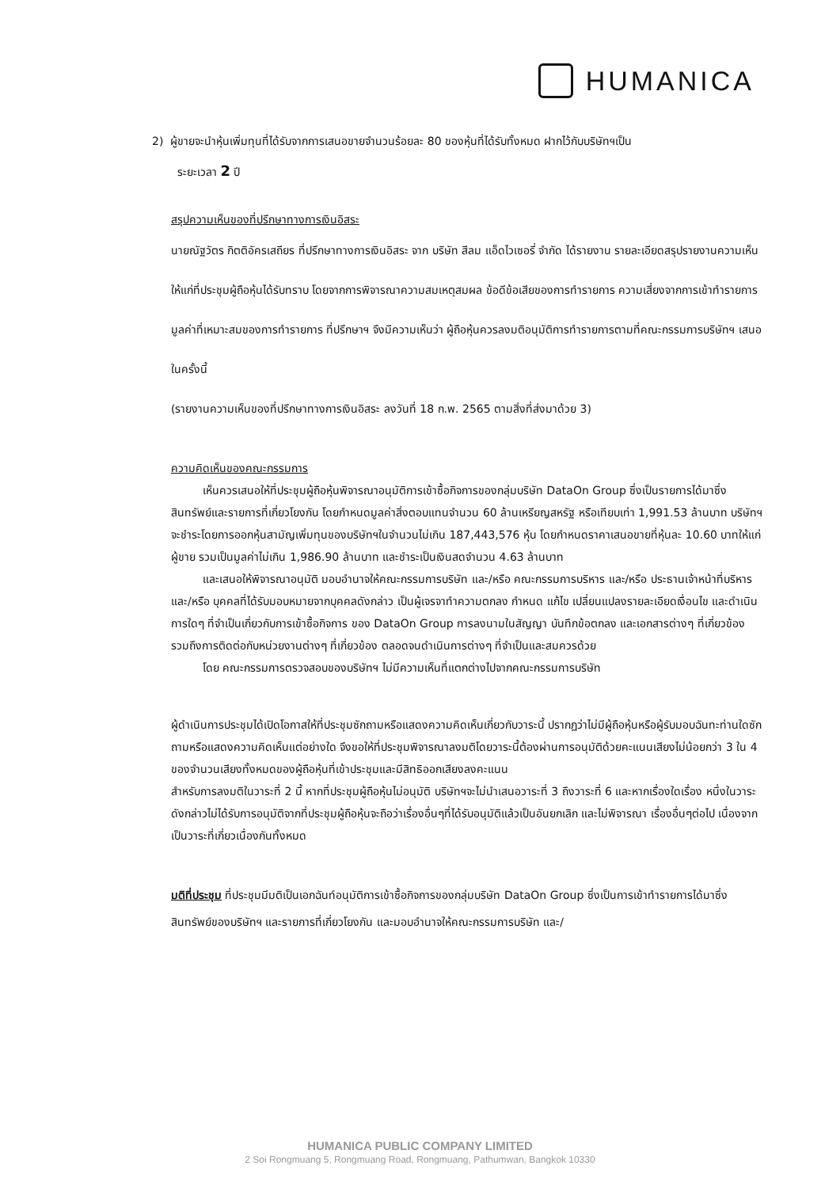HUMANICA
2) ผู้ขายจะนำหุ้นเพิ่มทุนที่ได้รับจากการเสนอขายจำนวนร้อยละ 80 ของหุ้นที่ได้รับทั้งหมด ฝากไว้กับบริษัทฯเป็น
ระยะเวลา 2 ปี
สรุปความเห็นของที่ปรึกษาทางการเงินอิสระ
นายณัฐวัตร กิตติอัครเสถียร ที่ปรึกษาทางการเงินอิสระ จาก บริษัท สีลม แอ็ดไวเซอรี่ จำกัด ได้รายงาน รายละเอียดสรุปรายงานความเห็นให้แก่ที่ประชุมผู้ถือหุ้นได้รับทราบ โดยจากการพิจารณาความสมเหตุสมผล ข้อดีข้อเสียของการทำรายการ ความเสี่ยงจากการเข้าทำรายการ มูลค่าที่เหมาะสมของการทำรายการ ที่ปรึกษาฯ จึงมีความเห็นว่า ผู้ถือหุ้นควรลงมติอนุมัติการทำรายการตามที่คณะกรรมการบริษัทฯ เสนอในครั้งนี้
(รายงานความเห็นของที่ปรึกษาทางการเงินอิสระ ลงวันที่ 18 ก.พ. 2565 ตามสิ่งที่ส่งมาด้วย 3)
ความคิดเห็นของคณะกรรมการ
เห็นควรเสนอให้ที่ประชุมผู้ถือหุ้นพิจารณาอนุมัติการเข้าซื้อกิจการของกลุ่มบริษัท DataOn Group ซึ่งเป็นรายการได้มาซึ่งสินทรัพย์และรายการที่เกี่ยวโยงกัน โดยกำหนดมูลค่าสิ่งตอบแทนจำนวน 60 ล้านเหรียญสหรัฐ หรือเทียบเท่า 1,991.53 ล้านบาท บริษัทฯจะชำระโดยการออกหุ้นสามัญเพิ่มทุนของบริษัทฯในจำนวนไม่เกิน 187,443,576 หุ้น โดยกำหนดราคาเสนอขายที่หุ้นละ 10.60 บาทให้แก่ผู้ขาย รวมเป็นมูลค่าไม่เกิน 1,986.90 ล้านบาท และชำระเป็นเงินสดจำนวน 4.63 ล้านบาท
และเสนอให้พิจารณาอนุมัติ มอบอำนาจให้คณะกรรมการบริษัท และ/หรือ คณะกรรมการบริหาร และ/หรือ ประธานเจ้าหน้าที่บริหาร และ/หรือ บุคคลที่ได้รับมอบหมายจากบุคคลดังกล่าว เป็นผู้เจรจาทำความตกลง กำหนด แก้ไข เปลี่ยนแปลงรายละเอียดเงื่อนไข และดำเนินการใดๆ ที่จำเป็นเกี่ยวกับการเข้าซื้อกิจการ ของ DataOn Group การลงนามในสัญญา บันทึกข้อตกลง และเอกสารต่างๆ ที่เกี่ยวข้อง รวมถึงการติดต่อกับหน่วยงานต่างๆ ที่เกี่ยวข้อง ตลอดจนดำเนินการต่างๆ ที่จำเป็นและสมควรด้วย
โดย คณะกรรมการตรวจสอบของบริษัทฯ ไม่มีความเห็นที่แตกต่างไปจากคณะกรรมการบริษัท
ผู้ดำเนินการประชุมได้เปิดโอกาสให้ที่ประชุมซักถามหรือแสดงความคิดเห็นเกี่ยวกับวาระนี้ ปรากฏว่าไม่มีผู้ถือหุ้นหรือผู้รับมอบฉันทะท่านใดซักถามหรือแสดงความคิดเห็นแต่อย่างใด จึงขอให้ที่ประชุมพิจารณาลงมติโดยวาระนี้ต้องผ่านการอนุมัติด้วยคะแนนเสียงไม่น้อยกว่า 3 ใน 4 ของจำนวนเสียงทั้งหมดของผู้ถือหุ้นที่เข้าประชุมและมีสิทธิออกเสียงลงคะแนน
สำหรับการลงมติในวาระที่ 2 นี้ หากที่ประชุมผู้ถือหุ้นไม่อนุมัติ บริษัทฯจะไม่นำเสนอวาระที่ 3 ถึงวาระที่ 6 และหากเรื่องใดเรื่อง หนึ่งในวาระดังกล่าวไม่ได้รับการอนุมัติจากที่ประชุมผู้ถือหุ้นจะถือว่าเรื่องอื่นๆที่ได้รับอนุมัติแล้วเป็นอันยกเลิก และไม่พิจารณา เรื่องอื่นๆต่อไป เนื่องจากเป็นวาระที่เกี่ยวเนื่องกันทั้งหมด
มติที่ประชุม ที่ประชุมมีมติเป็นเอกฉันท์อนุมัติการเข้าซื้อกิจการของกลุ่มบริษัท DataOn Group ซึ่งเป็นการเข้าทำรายการได้มาซึ่งสินทรัพย์ของบริษัทฯ และรายการที่เกี่ยวโยงกัน และมอบอำนาจให้คณะกรรมการบริษัท และ/
HUMANICA PUBLIC COMPANY LIMITED
2 Soi Rongmuang 5, Rongmuang Road, Rongmuang, Pathumwan, Bangkok 10330